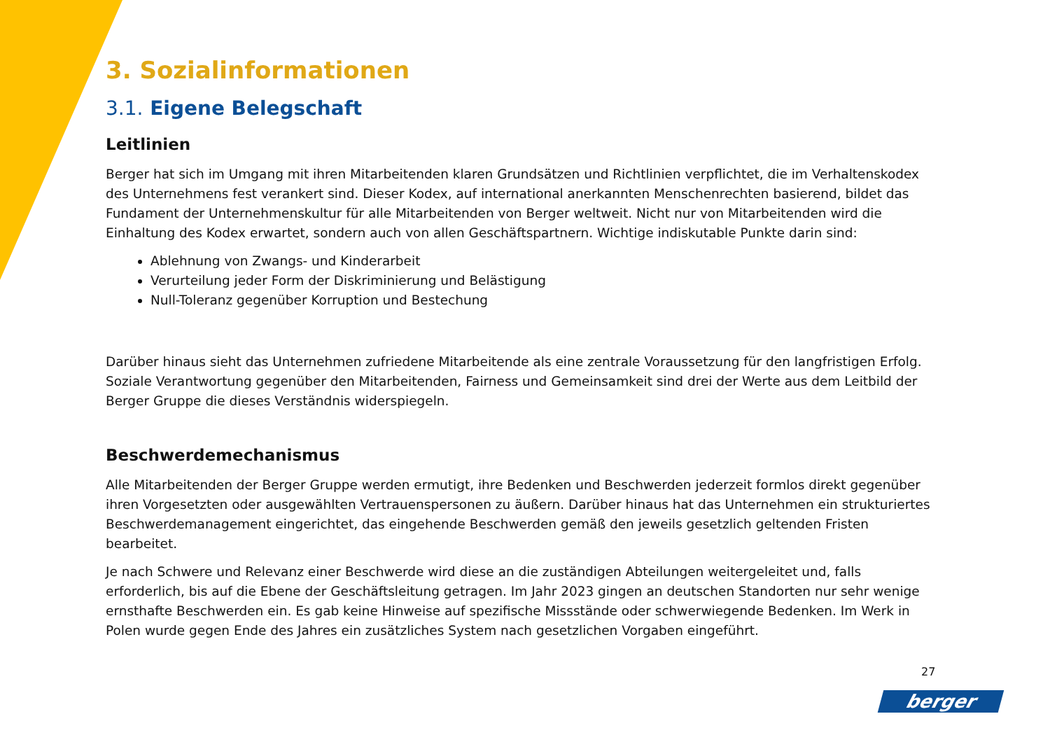3. Sozialinformationen
3.1. Eigene Belegschaft
Leitlinien
Berger hat sich im Umgang mit ihren Mitarbeitenden klaren Grundsätzen und Richtlinien verpflichtet, die im Verhaltenskodex des Unternehmens fest verankert sind. Dieser Kodex, auf international anerkannten Menschenrechten basierend, bildet das Fundament der Unternehmenskultur für alle Mitarbeitenden von Berger weltweit. Nicht nur von Mitarbeitenden wird die Einhaltung des Kodex erwartet, sondern auch von allen Geschäftspartnern. Wichtige indiskutable Punkte darin sind:
Ablehnung von Zwangs- und Kinderarbeit
Verurteilung jeder Form der Diskriminierung und Belästigung
Null-Toleranz gegenüber Korruption und Bestechung
Darüber hinaus sieht das Unternehmen zufriedene Mitarbeitende als eine zentrale Voraussetzung für den langfristigen Erfolg. Soziale Verantwortung gegenüber den Mitarbeitenden, Fairness und Gemeinsamkeit sind drei der Werte aus dem Leitbild der Berger Gruppe die dieses Verständnis widerspiegeln.
Beschwerdemechanismus
Alle Mitarbeitenden der Berger Gruppe werden ermutigt, ihre Bedenken und Beschwerden jederzeit formlos direkt gegenüber ihren Vorgesetzten oder ausgewählten Vertrauenspersonen zu äußern. Darüber hinaus hat das Unternehmen ein strukturiertes Beschwerdemanagement eingerichtet, das eingehende Beschwerden gemäß den jeweils gesetzlich geltenden Fristen bearbeitet.
Je nach Schwere und Relevanz einer Beschwerde wird diese an die zuständigen Abteilungen weitergeleitet und, falls erforderlich, bis auf die Ebene der Geschäftsleitung getragen. Im Jahr 2023 gingen an deutschen Standorten nur sehr wenige ernsthafte Beschwerden ein. Es gab keine Hinweise auf spezifische Missstände oder schwerwiegende Bedenken. Im Werk in Polen wurde gegen Ende des Jahres ein zusätzliches System nach gesetzlichen Vorgaben eingeführt.
27
berger